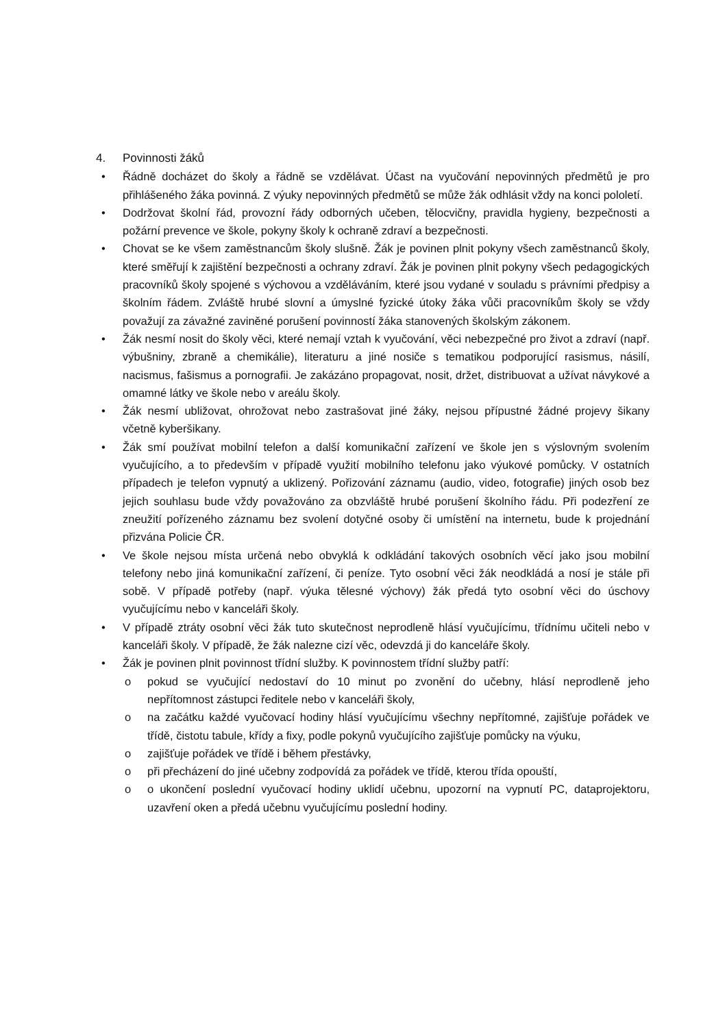4. Povinnosti žáků
• Řádně docházet do školy a řádně se vzdělávat. Účast na vyučování nepovinných předmětů je pro přihlášeného žáka povinná. Z výuky nepovinných předmětů se může žák odhlásit vždy na konci pololetí.
• Dodržovat školní řád, provozní řády odborných učeben, tělocvičny, pravidla hygieny, bezpečnosti a požární prevence ve škole, pokyny školy k ochraně zdraví a bezpečnosti.
• Chovat se ke všem zaměstnancům školy slušně. Žák je povinen plnit pokyny všech zaměstnanců školy, které směřují k zajištění bezpečnosti a ochrany zdraví. Žák je povinen plnit pokyny všech pedagogických pracovníků školy spojené s výchovou a vzděláváním, které jsou vydané v souladu s právními předpisy a školním řádem. Zvláště hrubé slovní a úmyslné fyzické útoky žáka vůči pracovníkům školy se vždy považují za závažné zaviněné porušení povinností žáka stanovených školským zákonem.
• Žák nesmí nosit do školy věci, které nemají vztah k vyučování, věci nebezpečné pro život a zdraví (např. výbušniny, zbraně a chemikálie), literaturu a jiné nosiče s tematikou podporující rasismus, násilí, nacismus, fašismus a pornografii. Je zakázáno propagovat, nosit, držet, distribuovat a užívat návykové a omamné látky ve škole nebo v areálu školy.
• Žák nesmí ubližovat, ohrožovat nebo zastrašovat jiné žáky, nejsou přípustné žádné projevy šikany včetně kyberšikany.
• Žák smí používat mobilní telefon a další komunikační zařízení ve škole jen s výslovným svolením vyučujícího, a to především v případě využití mobilního telefonu jako výukové pomůcky. V ostatních případech je telefon vypnutý a uklizený. Pořizování záznamu (audio, video, fotografie) jiných osob bez jejich souhlasu bude vždy považováno za obzvláště hrubé porušení školního řádu. Při podezření ze zneužití pořízeného záznamu bez svolení dotyčné osoby či umístění na internetu, bude k projednání přizvána Policie ČR.
• Ve škole nejsou místa určená nebo obvyklá k odkládání takových osobních věcí jako jsou mobilní telefony nebo jiná komunikační zařízení, či peníze. Tyto osobní věci žák neodkládá a nosí je stále při sobě. V případě potřeby (např. výuka tělesné výchovy) žák předá tyto osobní věci do úschovy vyučujícímu nebo v kanceláři školy.
• V případě ztráty osobní věci žák tuto skutečnost neprodleně hlásí vyučujícímu, třídnímu učiteli nebo v kanceláři školy. V případě, že žák nalezne cizí věc, odevzdá ji do kanceláře školy.
• Žák je povinen plnit povinnost třídní služby. K povinnostem třídní služby patří:
o pokud se vyučující nedostaví do 10 minut po zvonění do učebny, hlásí neprodleně jeho nepřítomnost zástupci ředitele nebo v kanceláři školy,
o na začátku každé vyučovací hodiny hlásí vyučujícímu všechny nepřítomné, zajišťuje pořádek ve třídě, čistotu tabule, křídy a fixy, podle pokynů vyučujícího zajišťuje pomůcky na výuku,
o zajišťuje pořádek ve třídě i během přestávky,
o při přecházení do jiné učebny zodpovídá za pořádek ve třídě, kterou třída opouští,
o o ukončení poslední vyučovací hodiny uklidí učebnu, upozorní na vypnutí PC, dataprojektoru, uzavření oken a předá učebnu vyučujícímu poslední hodiny.